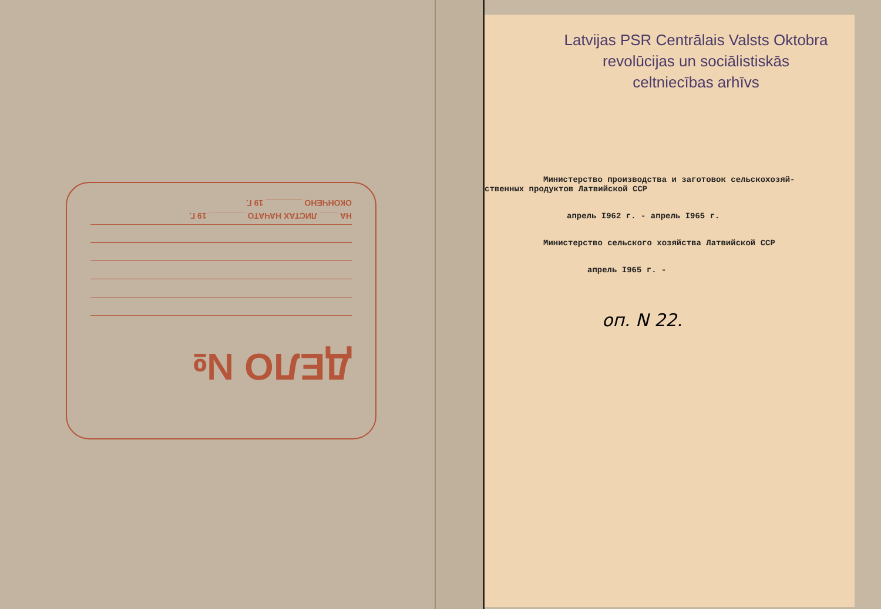ДЕЛО №
НА ____ ЛИСТАХ НАЧАТО ________ 19 Г.
ОКОНЧЕНО ________ 19 Г.
Latvijas PSR Centrālais Valsts Oktobra
revolūcijas un sociālistiskās
celtniecības arhīvs
Министерство производства и заготовок сельскохозяй-
ственных продуктов Латвийской ССР
апрель I962 г. - апрель I965 г.
Министерство сельского хозяйства Латвийской ССР
апрель I965 г. -
оп. N 22.